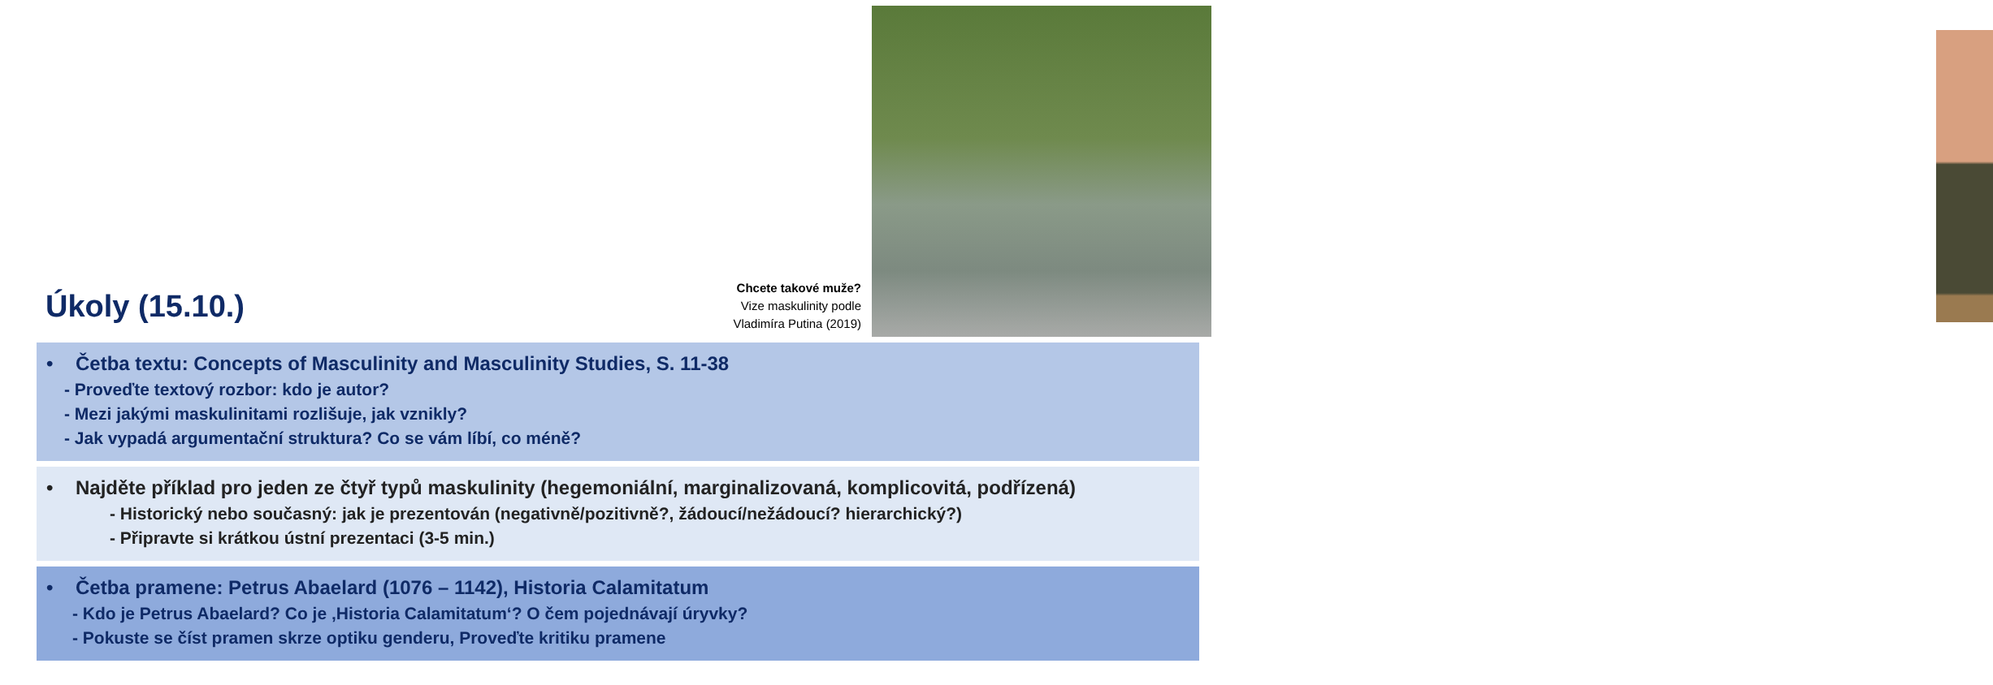Chcete takové muže?
Vize maskulinity podle
Vladimíra Putina (2019)
Úkoly (15.10.)
• Četba textu: Concepts of Masculinity and Masculinity Studies, S. 11-38
- Proveďte textový rozbor: kdo je autor?
- Mezi jakými maskulinitami rozlišuje, jak vznikly?
- Jak vypadá argumentační struktura? Co se vám líbí, co méně?
• Najděte příklad pro jeden ze čtyř typů maskulinity (hegemoniální, marginalizovaná, komplicovitá, podřízená)
- Historický nebo současný: jak je prezentován (negativně/pozitivně?, žádoucí/nežádoucí? hierarchický?)
- Připravte si krátkou ústní prezentaci (3-5 min.)
• Četba pramene: Petrus Abaelard (1076 – 1142), Historia Calamitatum
- Kdo je Petrus Abaelard? Co je ‚Historia Calamitatum‘? O čem pojednávají úryvky?
- Pokuste se číst pramen skrze optiku genderu, Proveďte kritiku pramene